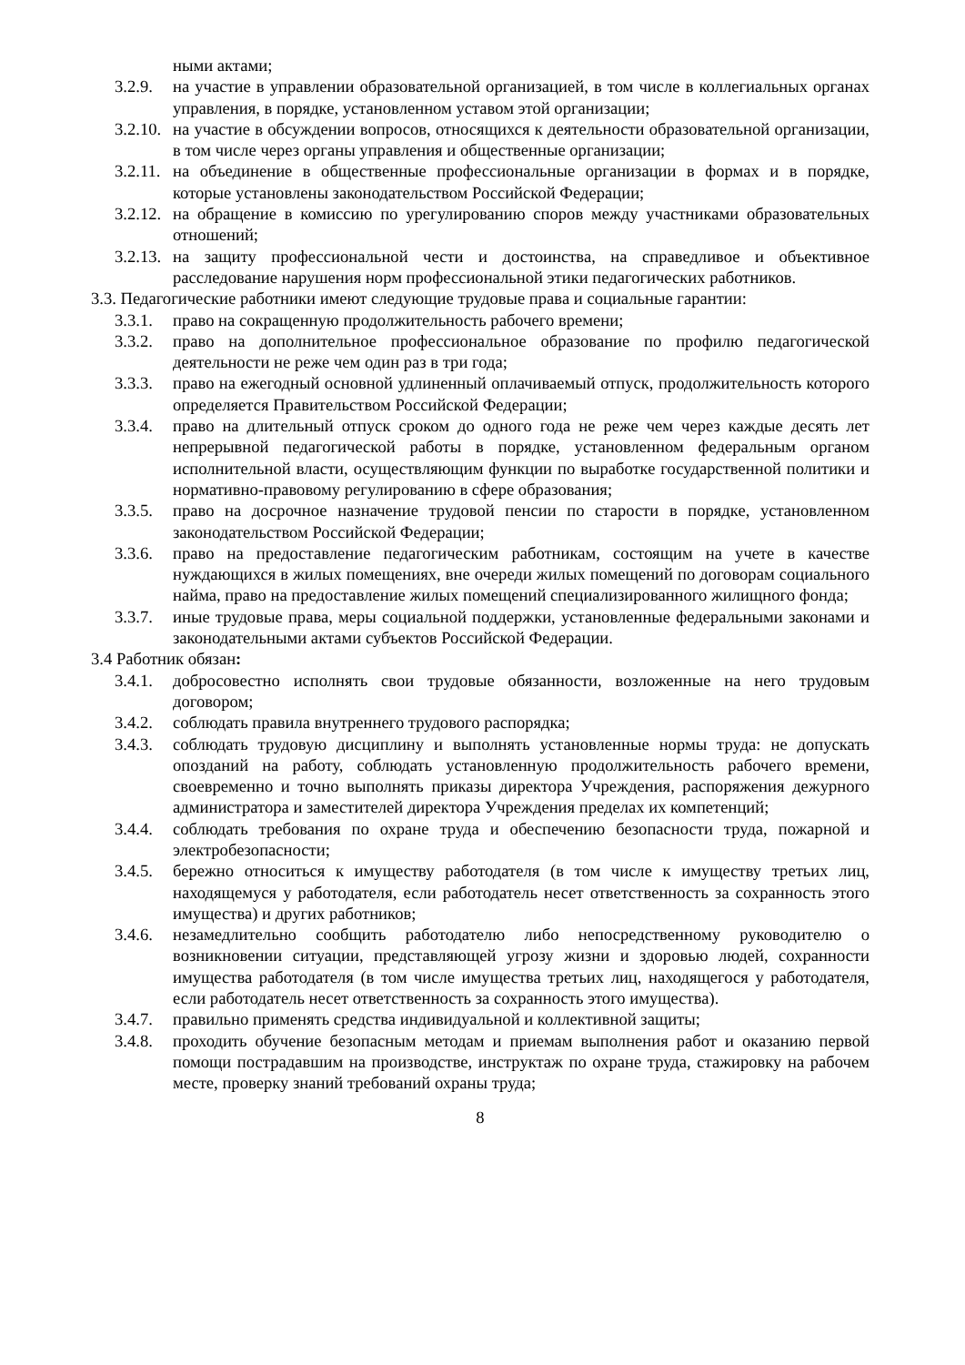ными актами;
3.2.9. на участие в управлении образовательной организацией, в том числе в коллегиальных органах управления, в порядке, установленном уставом этой организации;
3.2.10. на участие в обсуждении вопросов, относящихся к деятельности образовательной организации, в том числе через органы управления и общественные организации;
3.2.11. на объединение в общественные профессиональные организации в формах и в порядке, которые установлены законодательством Российской Федерации;
3.2.12. на обращение в комиссию по урегулированию споров между участниками образовательных отношений;
3.2.13. на защиту профессиональной чести и достоинства, на справедливое и объективное расследование нарушения норм профессиональной этики педагогических работников.
3.3. Педагогические работники имеют следующие трудовые права и социальные гарантии:
3.3.1. право на сокращенную продолжительность рабочего времени;
3.3.2. право на дополнительное профессиональное образование по профилю педагогической деятельности не реже чем один раз в три года;
3.3.3. право на ежегодный основной удлиненный оплачиваемый отпуск, продолжительность которого определяется Правительством Российской Федерации;
3.3.4. право на длительный отпуск сроком до одного года не реже чем через каждые десять лет непрерывной педагогической работы в порядке, установленном федеральным органом исполнительной власти, осуществляющим функции по выработке государственной политики и нормативно-правовому регулированию в сфере образования;
3.3.5. право на досрочное назначение трудовой пенсии по старости в порядке, установленном законодательством Российской Федерации;
3.3.6. право на предоставление педагогическим работникам, состоящим на учете в качестве нуждающихся в жилых помещениях, вне очереди жилых помещений по договорам социального найма, право на предоставление жилых помещений специализированного жилищного фонда;
3.3.7. иные трудовые права, меры социальной поддержки, установленные федеральными законами и законодательными актами субъектов Российской Федерации.
3.4 Работник обязан:
3.4.1. добросовестно исполнять свои трудовые обязанности, возложенные на него трудовым договором;
3.4.2. соблюдать правила внутреннего трудового распорядка;
3.4.3. соблюдать трудовую дисциплину и выполнять установленные нормы труда: не допускать опозданий на работу, соблюдать установленную продолжительность рабочего времени, своевременно и точно выполнять приказы директора Учреждения, распоряжения дежурного администратора и заместителей директора Учреждения пределах их компетенций;
3.4.4. соблюдать требования по охране труда и обеспечению безопасности труда, пожарной и электробезопасности;
3.4.5. бережно относиться к имуществу работодателя (в том числе к имуществу третьих лиц, находящемуся у работодателя, если работодатель несет ответственность за сохранность этого имущества) и других работников;
3.4.6. незамедлительно сообщить работодателю либо непосредственному руководителю о возникновении ситуации, представляющей угрозу жизни и здоровью людей, сохранности имущества работодателя (в том числе имущества третьих лиц, находящегося у работодателя, если работодатель несет ответственность за сохранность этого имущества).
3.4.7. правильно применять средства индивидуальной и коллективной защиты;
3.4.8. проходить обучение безопасным методам и приемам выполнения работ и оказанию первой помощи пострадавшим на производстве, инструктаж по охране труда, стажировку на рабочем месте, проверку знаний требований охраны труда;
8